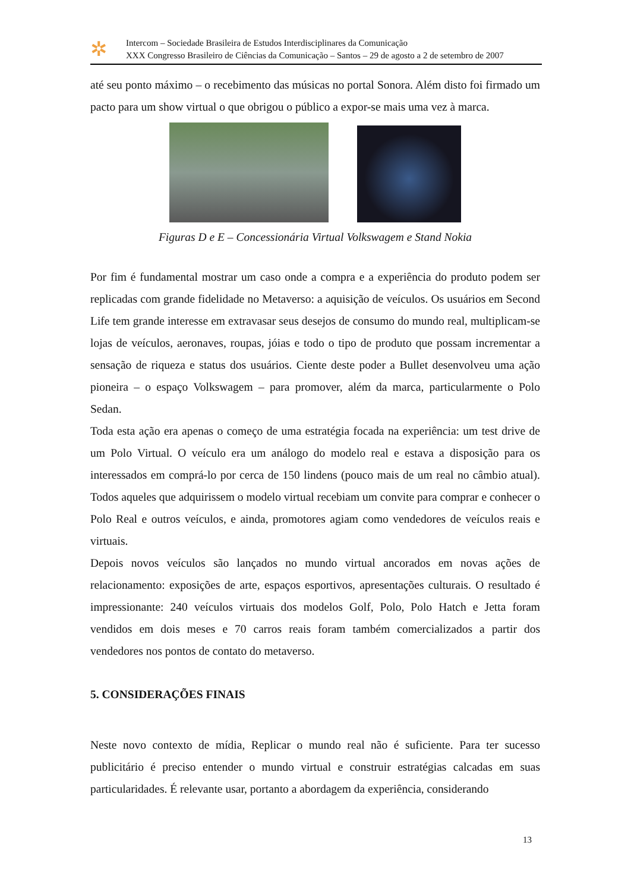✲
Intercom – Sociedade Brasileira de Estudos Interdisciplinares da Comunicação
XXX Congresso Brasileiro de Ciências da Comunicação – Santos – 29 de agosto a 2 de setembro de 2007
até seu ponto máximo – o recebimento das músicas no portal Sonora. Além disto foi firmado um pacto para um show virtual o que obrigou o público a expor-se mais uma vez à marca.
Figuras D e E – Concessionária Virtual Volkswagem e Stand Nokia
Por fim é fundamental mostrar um caso onde a compra e a experiência do produto podem ser replicadas com grande fidelidade no Metaverso: a aquisição de veículos. Os usuários em Second Life tem grande interesse em extravasar seus desejos de consumo do mundo real, multiplicam-se lojas de veículos, aeronaves, roupas, jóias e todo o tipo de produto que possam incrementar a sensação de riqueza e status dos usuários. Ciente deste poder a Bullet desenvolveu uma ação pioneira – o espaço Volkswagem – para promover, além da marca, particularmente o Polo Sedan.
Toda esta ação era apenas o começo de uma estratégia focada na experiência: um test drive de um Polo Virtual. O veículo era um análogo do modelo real e estava a disposição para os interessados em comprá-lo por cerca de 150 lindens (pouco mais de um real no câmbio atual). Todos aqueles que adquirissem o modelo virtual recebiam um convite para comprar e conhecer o Polo Real e outros veículos, e ainda, promotores agiam como vendedores de veículos reais e virtuais.
Depois novos veículos são lançados no mundo virtual ancorados em novas ações de relacionamento: exposições de arte, espaços esportivos, apresentações culturais. O resultado é impressionante: 240 veículos virtuais dos modelos Golf, Polo, Polo Hatch e Jetta foram vendidos em dois meses e 70 carros reais foram também comercializados a partir dos vendedores nos pontos de contato do metaverso.
5. CONSIDERAÇÕES FINAIS
Neste novo contexto de mídia, Replicar o mundo real não é suficiente. Para ter sucesso publicitário é preciso entender o mundo virtual e construir estratégias calcadas em suas particularidades. É relevante usar, portanto a abordagem da experiência, considerando
13